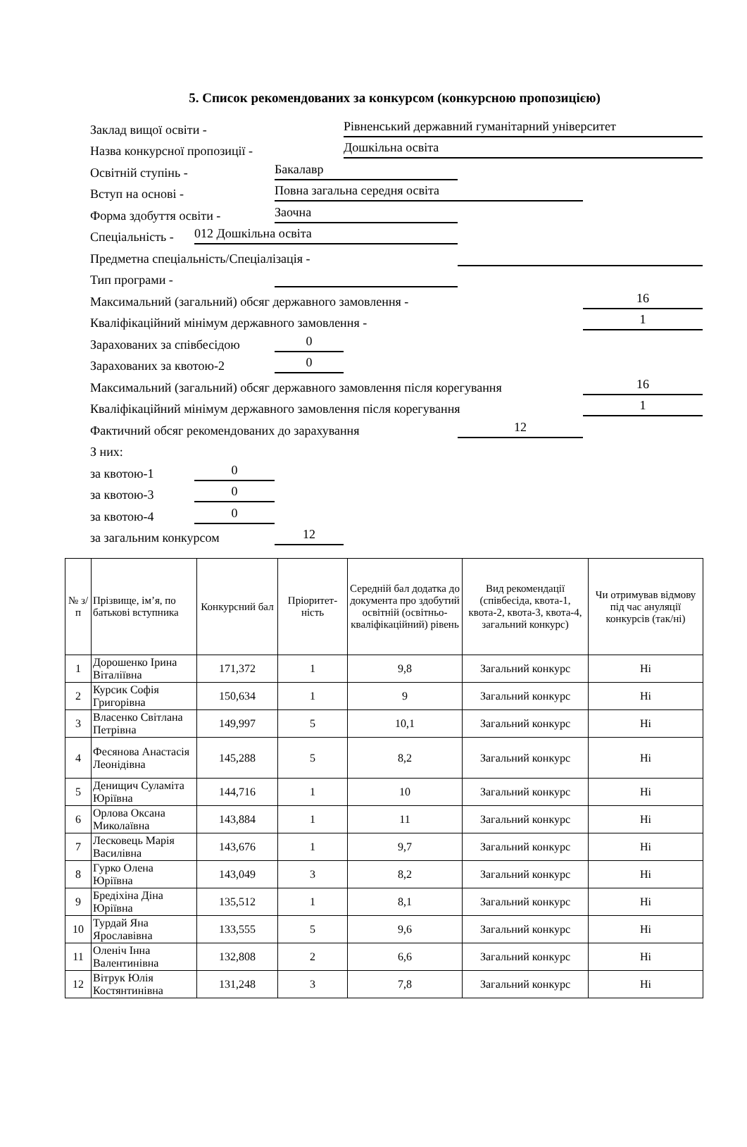5. Список рекомендованих за конкурсом (конкурсною пропозицією)
Заклад вищої освіти - Рівненський державний гуманітарний університет
Назва конкурсної пропозиції - Дошкільна освіта
Освітній ступінь - Бакалавр
Вступ на основі - Повна загальна середня освіта
Форма здобуття освіти - Заочна
Спеціальність - 012 Дошкільна освіта
Предметна спеціальність/Спеціалізація -
Тип програми -
Максимальний (загальний) обсяг державного замовлення - 16
Кваліфікаційний мінімум державного замовлення - 1
Зарахованих за співбесідою 0
Зарахованих за квотою-2 0
Максимальний (загальний) обсяг державного замовлення після корегування 16
Кваліфікаційний мінімум державного замовлення після корегування 1
Фактичний обсяг рекомендованих до зарахування 12
З них:
за квотою-1 0
за квотою-3 0
за квотою-4 0
за загальним конкурсом 12
| № з/п | Прізвище, ім’я, по батькові вступника | Конкурсний бал | Пріоритет-ність | Середній бал додатка до документа про здобутий освітній (освітньо-кваліфікаційний) рівень | Вид рекомендації (співбесіда, квота-1, квота-2, квота-3, квота-4, загальний конкурс) | Чи отримував відмову під час ануляції конкурсів (так/ні) |
| --- | --- | --- | --- | --- | --- | --- |
| 1 | Дорошенко Ірина Віталіївна | 171,372 | 1 | 9,8 | Загальний конкурс | Ні |
| 2 | Курсик Софія Григорівна | 150,634 | 1 | 9 | Загальний конкурс | Ні |
| 3 | Власенко Світлана Петрівна | 149,997 | 5 | 10,1 | Загальний конкурс | Ні |
| 4 | Фесянова Анастасія Леонідівна | 145,288 | 5 | 8,2 | Загальний конкурс | Ні |
| 5 | Денищич Суламіта Юріївна | 144,716 | 1 | 10 | Загальний конкурс | Ні |
| 6 | Орлова Оксана Миколаївна | 143,884 | 1 | 11 | Загальний конкурс | Ні |
| 7 | Лесковець Марія Василівна | 143,676 | 1 | 9,7 | Загальний конкурс | Ні |
| 8 | Гурко Олена Юріївна | 143,049 | 3 | 8,2 | Загальний конкурс | Ні |
| 9 | Бредіхіна Діна Юріївна | 135,512 | 1 | 8,1 | Загальний конкурс | Ні |
| 10 | Турдай Яна Ярославівна | 133,555 | 5 | 9,6 | Загальний конкурс | Ні |
| 11 | Оленіч Інна Валентинівна | 132,808 | 2 | 6,6 | Загальний конкурс | Ні |
| 12 | Вітрук Юлія Костянтинівна | 131,248 | 3 | 7,8 | Загальний конкурс | Ні |